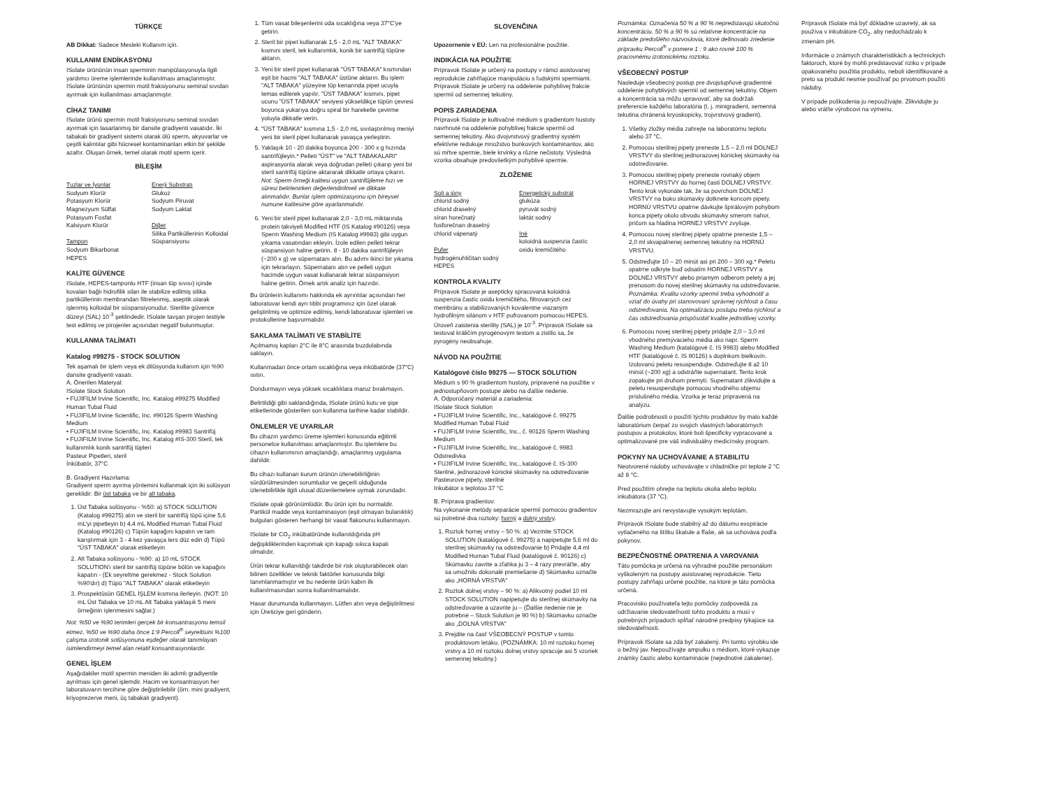TÜRKÇE
AB Dikkat: Sadece Mesleki Kullanım için.
KULLANIM ENDİKASYONU
ISolate ürününün insan sperminin manipülasyonuyla ilgili yardımcı üreme işlemlerinde kullanılması amaçlanmıştır. ISolate ürününün spermin motil fraksiyonunu seminal sıvıdan ayırmak için kullanılması amaçlanmıştır.
CİHAZ TANIMI
ISolate ürünü spermin motil fraksiyonunu seminal sıvıdan ayırmak için tasarlanmış bir dansite gradiyenti vasatıdır. İki tabakalı bir gradiyent sistemi olarak ölü sperm, akyuvarlar ve çeşitli kalıntılar gibi hücresel kontaminanları etkin bir şekilde azaltır. Oluşan örnek, temel olarak motil sperm içerir.
BİLEŞİM
Tuzlar ve İyonlar
Sodyum Klorür
Potasyum Klorür
Magnezyum Sülfat
Potasyum Fosfat
Kalsiyum Klorür
Tampon
Sodyum Bikarbonat
HEPES
Enerji Substratı
Glukoz
Sodyum Piruvat
Sodyum Laktat
Diğer
Silika Partiküllerinin Kolloidal Süspansiyonu
KALİTE GÜVENCE
ISolate, HEPES-tamponlu HTF (insan tüp sıvısı) içinde kovalan bağlı hidrofilik silan ile stabilize edilmiş silika partiküllerinin membrandan filtrelenmiş, aseptik olarak işlenmiş kolloidal bir süspansiyonudur. Sterilite güvence düzeyi (SAL) 10<sup>-3</sup> şeklindedir. ISolate tavşan pirojen testiyle test edilmiş ve pirojenler açısından negatif bulunmuştur.
KULLANMA TALİMATI
Katalog #99275 - STOCK SOLUTION
Tek aşamalı bir işlem veya ek dilüsyonda kullanım için %90 dansite gradiyenti vasatı.
A. Önerilen Materyal:
ISolate Stock Solution
• FUJIFILM Irvine Scientific, Inc. Katalog #99275 Modified Human Tubal Fluid
• FUJIFILM Irvine Scientific, Inc. #90126 Sperm Washing Medium
• FUJIFILM Irvine Scientific, Inc. Katalog #9983 Santrifüj
• FUJIFILM Irvine Scientific, Inc. Katalog #IS-300 Steril, tek kullanımlık konik santrifüj tüpleri
Pasteur Pipetleri, steril
İnkübatör, 37°C
B. Gradiyent Hazırlama:
Gradiyent sperm ayırma yöntemini kullanmak için iki solüsyon gereklidir: Bir üst tabaka ve bir alt tabaka.
1. Üst Tabaka solüsyonu - %50: a) STOCK SOLUTION (Katalog #99275) alın ve steril bir santrifüj tüpü içine 5,6 mL'yi pipetleyin b) 4,4 mL Modified Human Tubal Fluid (Katalog #90126) c) Tüpün kapağını kapatın ve tam karıştırmak için 3 - 4 kez yavaşça ters düz edin d) Tüpü "ÜST TABAKA" olarak etiketleyin
2. Alt Tabaka solüsyonu - %90: a) 10 mL STOCK SOLUTION'ı steril bir santrifüj tüpüne bölün ve kapağını kapatın - (Ek seyreltme gerekmez - Stock Solution %90'dır) d) Tüpü "ALT TABAKA" olarak etiketleyin
3. Prospektüsün GENEL İŞLEM kısmına ilerleyin. (NOT: 10 mL Üst Tabaka ve 10 mL Alt Tabaka yaklaşık 5 meni örneğinin işlenmesini sağlar.)
Not: %50 ve %90 terimleri gerçek bir konsantrasyonu temsil etmez. %50 ve %90 daha önce 1:9 Percoll<sup>®</sup> seyreltisini %100 çalışma izotonik solüsyonuna eşdeğer olarak tanımlayan isimlendirmeyi temel alan relatif konsantrasyonlardır.
GENEL İŞLEM
Aşağıdakiler motil spermin meniden iki adımlı gradiyentle ayrılması için genel işlemdir. Hacim ve konsantrasyon her laboratuvarın tercihine göre değiştirilebilir (örn. mini gradiyent, kriyoprezerve meni, üç tabakalı gradiyent).
1. Tüm vasat bileşenlerini oda sıcaklığına veya 37°C'ye getirin.
2. Steril bir pipet kullanarak 1,5 - 2,0 mL "ALT TABAKA" kısmını steril, tek kullanımlık, konik bir santrifüj tüpüne aktarın.
3. Yeni bir steril pipet kullanarak "ÜST TABAKA" kısmından eşit bir hacmi "ALT TABAKA" üstüne aktarın. Bu işlem "ALT TABAKA" yüzeyine tüp kenarında pipet ucuyla temas edilerek yapılır. "ÜST TABAKA" kısmını, pipet ucunu "ÜST TABAKA" seviyesi yükseldikçe tüpün çevresi boyunca yukarıya doğru spiral bir hareketle çevirme yoluyla dikkatle verin.
4. "ÜST TABAKA" kısmına 1,5 - 2,0 mL sıvılaştırılmış meniyi yeni bir steril pipet kullanarak yavaşça yerleştirin.
5. Yaklaşık 10 - 20 dakika boyunca 200 - 300 x g hızında santrifüjleyin.* Pelleti "ÜST" ve "ALT TABAKALARI" aspirasyonla alarak veya doğrudan pelleti çıkarıp yeni bir steril santrifüj tüpüne aktararak dikkatle ortaya çıkarın.
Not: Sperm örneği kalitesi uygun santrifüjleme hızı ve süresi belirlenirken değerlendirilmeli ve dikkate alınmalıdır. Bunlar işlem optimizasyonu için bireysel numune kalitesine göre ayarlanmalıdır.
6. Yeni bir steril pipet kullanarak 2,0 - 3,0 mL miktarında protein takviyeli Modified HTF (IS Katalog #90126) veya Sperm Washing Medium (IS Katalog #9983) gibi uygun yıkama vasatından ekleyin. İzole edilen pelleti tekrar süspansiyon haline getirin. 8 - 10 dakika santrifüjleyin (~200 x g) ve süpernatanı alın. Bu adımı ikinci bir yıkama için tekrarlayın. Süpernatanı atın ve pelleti uygun hacimde uygun vasat kullanarak tekrar süspansiyon haline getirin. Örnek artık analiz için hazırdır.
Bu ürünlerin kullanımı hakkında ek ayrıntılar açısından her laboratuvar kendi ayrı tıbbi programınız için özel olarak geliştirilmiş ve optimize edilmiş, kendi laboratuvar işlemleri ve protokollerine başvurmalıdır.
SAKLAMA TALİMATI VE STABİLİTE
Açılmamış kapları 2°C ile 8°C arasında buzdolabında saklayın.
Kullanmadan önce ortam sıcaklığına veya inkübatörde (37°C) ısıtın.
Dondurmayın veya yüksek sıcaklıklara maruz bırakmayın.
Belirtildiği gibi saklandığında, ISolate ürünü kutu ve şişe etiketlerinde gösterilen son kullanma tarihine kadar stabildir.
ÖNLEMLER VE UYARILAR
Bu cihazın yardımcı üreme işlemleri konusunda eğitimli personelce kullanılması amaçlanmıştır. Bu işlemlere bu cihazın kullanımının amaçlandığı, amaçlanmış uygulama dahildir.
Bu cihazı kullanan kurum ürünün izlenebilirliğinin sürdürülmesinden sorumludur ve geçerli olduğunda izlenebilirlikle ilgili ulusal düzenlemelere uymak zorundadır.
ISolate opak görünümlüdür. Bu ürün için bu normaldir. Partikül madde veya kontaminasyon (eşit olmayan bulanıklık) bulguları gösteren herhangi bir vasat flakonunu kullanmayın.
ISolate bir CO<sub>2</sub> inkübatöründe kullanıldığında pH değişikliklerinden kaçınmak için kapağı sıkıca kapalı olmalıdır.
Ürün tekrar kullanıldığı takdirde bir risk oluşturabilecek olan bilinen özellikler ve teknik faktörler konusunda bilgi tanımlanmamıştır ve bu nedenle ürün kabın ilk kullanılmasından sonra kullanılmamalıdır.
Hasar durumunda kullanmayın. Lütfen atın veya değiştirilmesi için Üreticiye geri gönderin.
SLOVENČINA
Upozornenie v EÚ: Len na profesionálne použitie.
INDIKÁCIA NA POUŽITIE
Prípravok ISolate je určený na postupy v rámci asistovanej reprodukcie zahŕňajúce manipuláciu s ľudskými spermiami. Prípravok ISolate je určený na oddelenie pohyblivej frakcie spermií od semennej tekutiny.
POPIS ZARIADENIA
Prípravok ISolate je kultivačné médium s gradientom hustoty navrhnuté na oddelenie pohyblivej frakcie spermií od semennej tekutiny. Ako dvojvrstvový gradientný systém efektívne redukuje množstvo bunkových kontaminantov, ako sú mŕtve spermie, biele krvinky a rôzne nečistoty. Výsledná vzorka obsahuje predovšetkým pohyblivé spermie.
ZLOŽENIE
Soli a ióny
chlorid sodný
chlorid draselný
síran horečnatý
fosforečnan draselný
chlorid vápenatý
Pufer
hydrogénuhličitan sodný
HEPES
Energetický substrát
glukóza
pyruvát sodný
laktát sodný
Iné
koloidná suspenzia častíc oxidu kremičitého
KONTROLA KVALITY
Prípravok ISolate je asepticky spracovaná koloidná suspenzia častíc oxidu kremičitého, filtrovaných cez membránu a stabilizovaných kovalentne viazaným hydrofilným silánom v HTF pufrovanom pomocou HEPES. Úroveň zaistenia sterility (SAL) je 10<sup>-3</sup>. Prípravok ISolate sa testoval králičím pyrogénovým testom a zistilo sa, že pyrogény neobsahuje.
NÁVOD NA POUŽITIE
Katalógové číslo 99275 — STOCK SOLUTION
Médium s 90 % gradientom hustoty, pripravené na použitie v jednostupňovom postupe alebo na ďalšie riedenie.
A. Odporúčaný materiál a zariadenia:
ISolate Stock Solution
• FUJIFILM Irvine Scientific, Inc., katalógové č. 99275 Modified Human Tubal Fluid
• FUJIFILM Irvine Scientific, Inc., č. 90126 Sperm Washing Medium
• FUJIFILM Irvine Scientific, Inc., katalógové č. 9983 Odstredivka
• FUJIFILM Irvine Scientific, Inc., katalógové č. IS-300 Sterilné, jednorazové kónické skúmavky na odstreďovanie
Pasteurove pipety, sterilné
Inkubátor s teplotou 37 °C
B. Príprava gradientov:
Na vykonanie metódy separácie spermií pomocou gradientov sú potrebné dva roztoky: horný a dolný vrstvy.
1. Roztok hornej vrstvy – 50 %: a) Vezmite STOCK SOLUTION (katalógové č. 99275) a napipetujte 5,6 ml do sterilnej skúmavky na odstreďovanie b) Pridajte 4,4 ml Modified Human Tubal Fluid (katalógové č. 90126) c) Skúmavku zavrite a zľahka ju 3 – 4 razy prevráťte, aby sa umožnilo dokonalé premiešanie d) Skúmavku označte ako „HORNÁ VRSTVA"
2. Roztok dolnej vrstvy – 90 %: a) Alikvotný podiel 10 ml STOCK SOLUTION napipetujte do sterilnej skúmavky na odstreďovanie a uzavrite ju – (Ďalšie riedenie nie je potrebné – Stock Solution je 90 %) b) Skúmavku označte ako „DOLNÁ VRSTVA"
3. Prejdite na časť VŠEOBECNÝ POSTUP v tomto produktovom letáku. (POZNÁMKA: 10 ml roztoku hornej vrstvy a 10 ml roztoku dolnej vrstvy spracuje asi 5 vzoriek semennej tekutiny.)
Poznámka: Označenia 50 % a 90 % nepredstavujú skutočnú koncentráciu. 50 % a 90 % sú relatívne koncentrácie na základe predošlého názvoslovia, ktoré definovalo zriedenie prípravku Percoll<sup>®</sup> v pomere 1 : 9 ako rovné 100 % pracovnému izotonickému roztoku.
VŠEOBECNÝ POSTUP
Nasleduje všeobecný postup pre dvojstupňové gradientné oddelenie pohyblivých spermií od semennej tekutiny. Objem a koncentrácia sa môžu upravovať, aby sa dodržali preferencie každého laboratória (t. j. minigradient, semenná tekutina chránená kryoskopicky, trojvrstvový gradient).
1. Všetky zložky média zahrejte na laboratórnu teplotu alebo 37 °C.
2. Pomocou sterilnej pipety preneste 1,5 – 2,0 ml DOLNEJ VRSTVY do sterilnej jednorazovej kónickej skúmavky na odstreďovanie.
3. Pomocou sterilnej pipety preneste rovnaký objem HORNEJ VRSTVY do hornej časti DOLNEJ VRSTVY. Tento krok vykonáte tak, že sa povrchom DOLNEJ VRSTVY na boku skúmavky dotknete koncom pipety. HORNÚ VRSTVU opatrne dávkujte špirálovým pohybom konca pipety okolo obvodu skúmavky smerom nahor, pričom sa hladina HORNEJ VRSTVY zvyšuje.
4. Pomocou novej sterilnej pipety opatrne preneste 1,5 – 2,0 ml skvapalnenej semennej tekutiny na HORNÚ VRSTVU.
5. Odstreďujte 10 – 20 minút asi pri 200 – 300 xg.* Peletu opatrne odkryte buď odsatím HORNEJ VRSTVY a DOLNEJ VRSTVY alebo priamym odberom pelety a jej prenosom do novej sterilnej skúmavky na odstreďovanie.
Poznámka: Kvalitu vzorky spermií treba vyhodnotiť a vziať do úvahy pri stanovovaní správnej rýchlosti a času odstreďovania. Na optimalizáciu postupu treba rýchlosť a čas odstreďovania prispôsobiť kvalite jednotlivej vzorky.
6. Pomocou novej sterilnej pipety pridajte 2,0 – 3,0 ml vhodného premývacieho média ako napr. Sperm Washing Medium (katalógové č. IS 9983) alebo Modified HTF (katalógové č. IS 90126) s doplnkom bielkovín. Izolovanú peletu resuspendujte. Odstreďujte 8 až 10 minút (~200 xg) a odstráňte supernatant. Tento krok zopakujte pri druhom premytí. Supernatant zlikvidujte a peletu resuspendujte pomocou vhodného objemu príslušného média. Vzorka je teraz pripravená na analýzu.
Ďalšie podrobnosti o použití týchto produktov by malo každé laboratórium čerpať zo svojich vlastných laboratórnych postupov a protokolov, ktoré boli špecificky vypracované a optimalizované pre váš individuálny medicínsky program.
POKYNY NA UCHOVÁVANIE A STABILITU
Neotvorené nádoby uchovávajte v chladničke pri teplote 2 °C až 8 °C.
Pred použitím ohrejte na teplotu okolia alebo teplotu inkubátora (37 °C).
Nezmrazujte ani nevystavujte vysokým teplotám.
Prípravok ISolate bude stabilný až do dátumu exspirácie vytlačeného na štítku škatule a fľaše, ak sa uchováva podľa pokynov.
BEZPEČNOSTNÉ OPATRENIA A VAROVANIA
Táto pomôcka je určená na výhradné použitie personálom vyškoleným na postupy asistovanej reprodukcie. Tieto postupy zahŕňajú určené použitie, na ktoré je táto pomôcka určená.
Pracovisko používateľa tejto pomôcky zodpovedá za udržiavanie sledovateľnosti tohto produktu a musí v potrebných prípadoch spĺňať národné predpisy týkajúce sa sledovateľnosti.
Prípravok ISolate sa zdá byť zakalený. Pri tomto výrobku ide o bežný jav. Nepoužívajte ampulku s médiom, ktoré vykazuje známky častíc alebo kontaminácie (nejednotné zakalenie).
Prípravok ISolate má byť dôkladne uzavretý, ak sa používa v inkubátore CO<sub>2</sub>, aby nedochádzalo k zmenám pH.
Informácie o známych charakteristikách a technických faktoroch, ktoré by mohli predstavovať riziko v prípade opakovaného použitia produktu, neboli identifikované a preto sa produkt nesmie používať po prvotnom použití nádoby.
V prípade poškodenia ju nepoužívajte. Zlikvidujte ju alebo vráťte výrobcovi na výmenu.